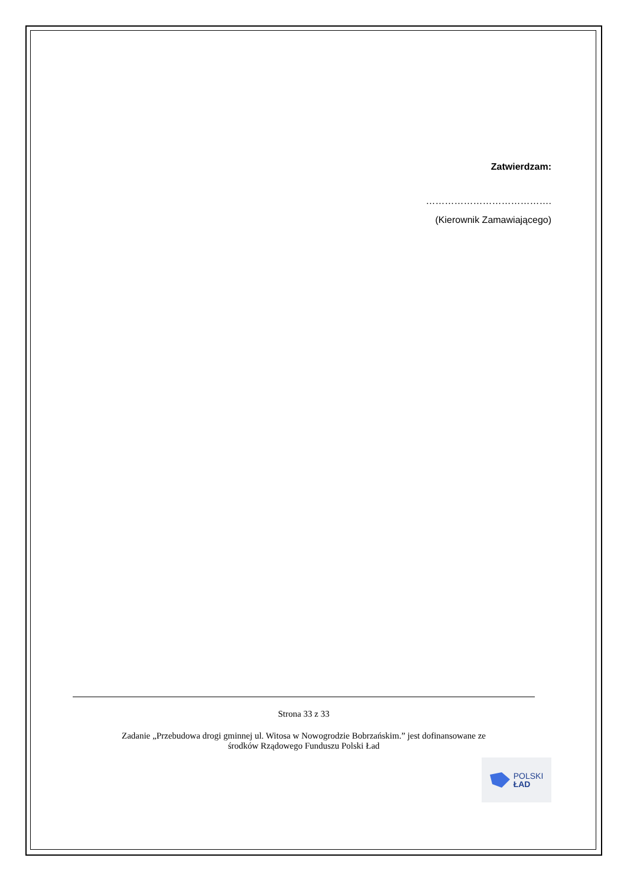Zatwierdzam:
………………………………….
(Kierownik Zamawiającego)
Strona 33 z 33
Zadanie „Przebudowa drogi gminnej ul. Witosa w Nowogrodzie Bobrzańskim.” jest dofinansowane ze
środków Rządowego Funduszu Polski Ład
POLSKI
ŁAD